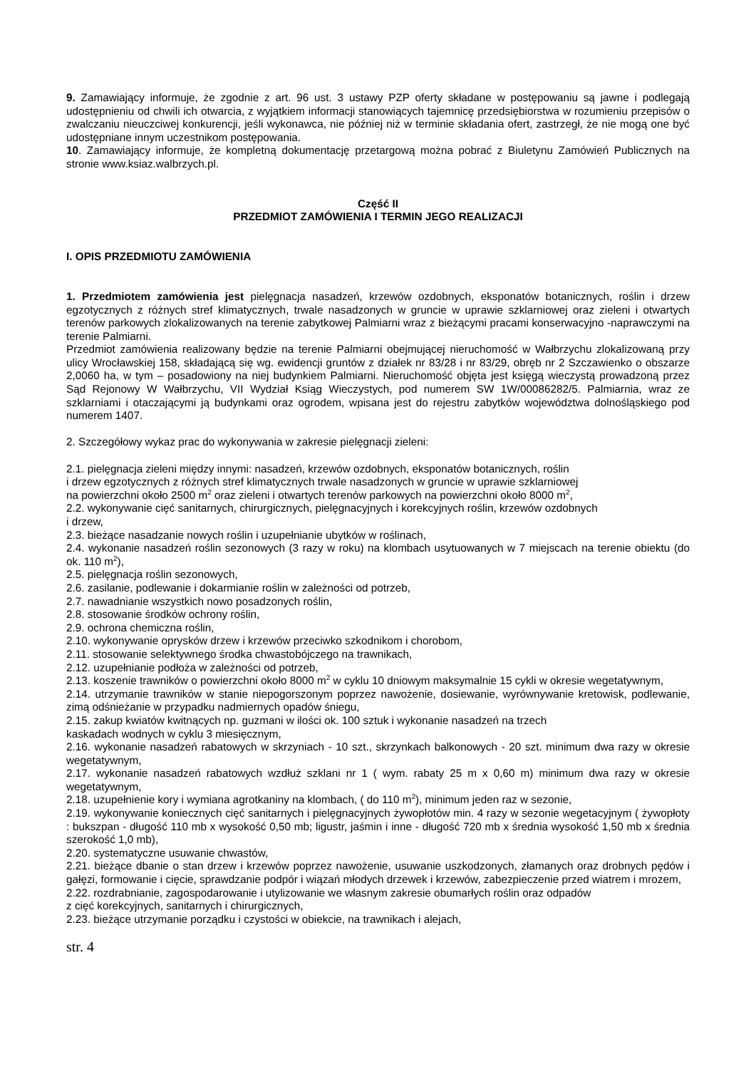9. Zamawiający informuje, że zgodnie z art. 96 ust. 3 ustawy PZP oferty składane w postępowaniu są jawne i podlegają udostępnieniu od chwili ich otwarcia, z wyjątkiem informacji stanowiących tajemnicę przedsiębiorstwa w rozumieniu przepisów o zwalczaniu nieuczciwej konkurencji, jeśli wykonawca, nie później niż w terminie składania ofert, zastrzegł, że nie mogą one być udostępniane innym uczestnikom postępowania.
10. Zamawiający informuje, że kompletną dokumentację przetargową można pobrać z Biuletynu Zamówień Publicznych na stronie www.ksiaz.walbrzych.pl.
Część II
PRZEDMIOT ZAMÓWIENIA I TERMIN JEGO REALIZACJI
I. OPIS PRZEDMIOTU ZAMÓWIENIA
1. Przedmiotem zamówienia jest pielęgnacja nasadzeń, krzewów ozdobnych, eksponatów botanicznych, roślin i drzew egzotycznych z różnych stref klimatycznych, trwale nasadzonych w gruncie w uprawie szklarniowej oraz zieleni i otwartych terenów parkowych zlokalizowanych na terenie zabytkowej Palmiarni wraz z bieżącymi pracami konserwacyjno -naprawczymi na terenie Palmiarni.
Przedmiot zamówienia realizowany będzie na terenie Palmiarni obejmującej nieruchomość w Wałbrzychu zlokalizowaną przy ulicy Wrocławskiej 158, składającą się wg. ewidencji gruntów z działek nr 83/28 i nr 83/29, obręb nr 2 Szczawienko o obszarze 2,0060 ha, w tym – posadowiony na niej budynkiem Palmiarni. Nieruchomość objęta jest księgą wieczystą prowadzoną przez Sąd Rejonowy W Wałbrzychu, VII Wydział Ksiąg Wieczystych, pod numerem SW 1W/00086282/5. Palmiarnia, wraz ze szklarniami i otaczającymi ją budynkami oraz ogrodem, wpisana jest do rejestru zabytków województwa dolnośląskiego pod numerem 1407.
2. Szczegółowy wykaz prac do wykonywania w zakresie pielęgnacji zieleni:
2.1. pielęgnacja zieleni między innymi: nasadzeń, krzewów ozdobnych, eksponatów botanicznych, roślin
i drzew egzotycznych z różnych stref klimatycznych trwale nasadzonych w gruncie w uprawie szklarniowej
na powierzchni około 2500 m<sup>2</sup> oraz zieleni i otwartych terenów parkowych na powierzchni około 8000 m<sup>2</sup>,
2.2. wykonywanie cięć sanitarnych, chirurgicznych, pielęgnacyjnych i korekcyjnych roślin, krzewów ozdobnych
i drzew,
2.3. bieżące nasadzanie nowych roślin i uzupełnianie ubytków w roślinach,
2.4. wykonanie nasadzeń roślin sezonowych (3 razy w roku) na klombach usytuowanych w 7 miejscach na terenie obiektu (do ok. 110 m<sup>2</sup>),
2.5. pielęgnacja roślin sezonowych,
2.6. zasilanie, podlewanie i dokarmianie roślin w zależności od potrzeb,
2.7. nawadnianie wszystkich nowo posadzonych roślin,
2.8. stosowanie środków ochrony roślin,
2.9. ochrona chemiczna roślin,
2.10. wykonywanie oprysków drzew i krzewów przeciwko szkodnikom i chorobom,
2.11. stosowanie selektywnego środka chwastobójczego na trawnikach,
2.12. uzupełnianie podłoża w zależności od potrzeb,
2.13. koszenie trawników o powierzchni około 8000 m<sup>2</sup> w cyklu 10 dniowym maksymalnie 15 cykli w okresie wegetatywnym,
2.14. utrzymanie trawników w stanie niepogorszonym poprzez nawożenie, dosiewanie, wyrównywanie kretowisk, podlewanie, zimą odśnieżanie w przypadku nadmiernych opadów śniegu,
2.15. zakup kwiatów kwitnących np. guzmani w ilości ok. 100 sztuk i wykonanie nasadzeń na trzech
kaskadach wodnych w cyklu 3 miesięcznym,
2.16. wykonanie nasadzeń rabatowych w skrzyniach - 10 szt., skrzynkach balkonowych - 20 szt. minimum dwa razy w okresie wegetatywnym,
2.17. wykonanie nasadzeń rabatowych wzdłuż szklani nr 1 ( wym. rabaty 25 m x 0,60 m) minimum dwa razy w okresie wegetatywnym,
2.18. uzupełnienie kory i wymiana agrotkaniny na klombach, ( do 110 m<sup>2</sup>), minimum jeden raz w sezonie,
2.19. wykonywanie koniecznych cięć sanitarnych i pielęgnacyjnych żywopłotów min. 4 razy w sezonie wegetacyjnym ( żywopłoty : bukszpan - długość 110 mb x wysokość 0,50 mb; ligustr, jaśmin i inne - długość 720 mb x średnia wysokość 1,50 mb x średnia szerokość 1,0 mb),
2.20. systematyczne usuwanie chwastów,
2.21. bieżące dbanie o stan drzew i krzewów poprzez nawożenie, usuwanie uszkodzonych, złamanych oraz drobnych pędów i gałęzi, formowanie i cięcie, sprawdzanie podpór i wiązań młodych drzewek i krzewów, zabezpieczenie przed wiatrem i mrozem,
2.22. rozdrabnianie, zagospodarowanie i utylizowanie we własnym zakresie obumarłych roślin oraz odpadów
z cięć korekcyjnych, sanitarnych i chirurgicznych,
2.23. bieżące utrzymanie porządku i czystości w obiekcie, na trawnikach i alejach,
str. 4